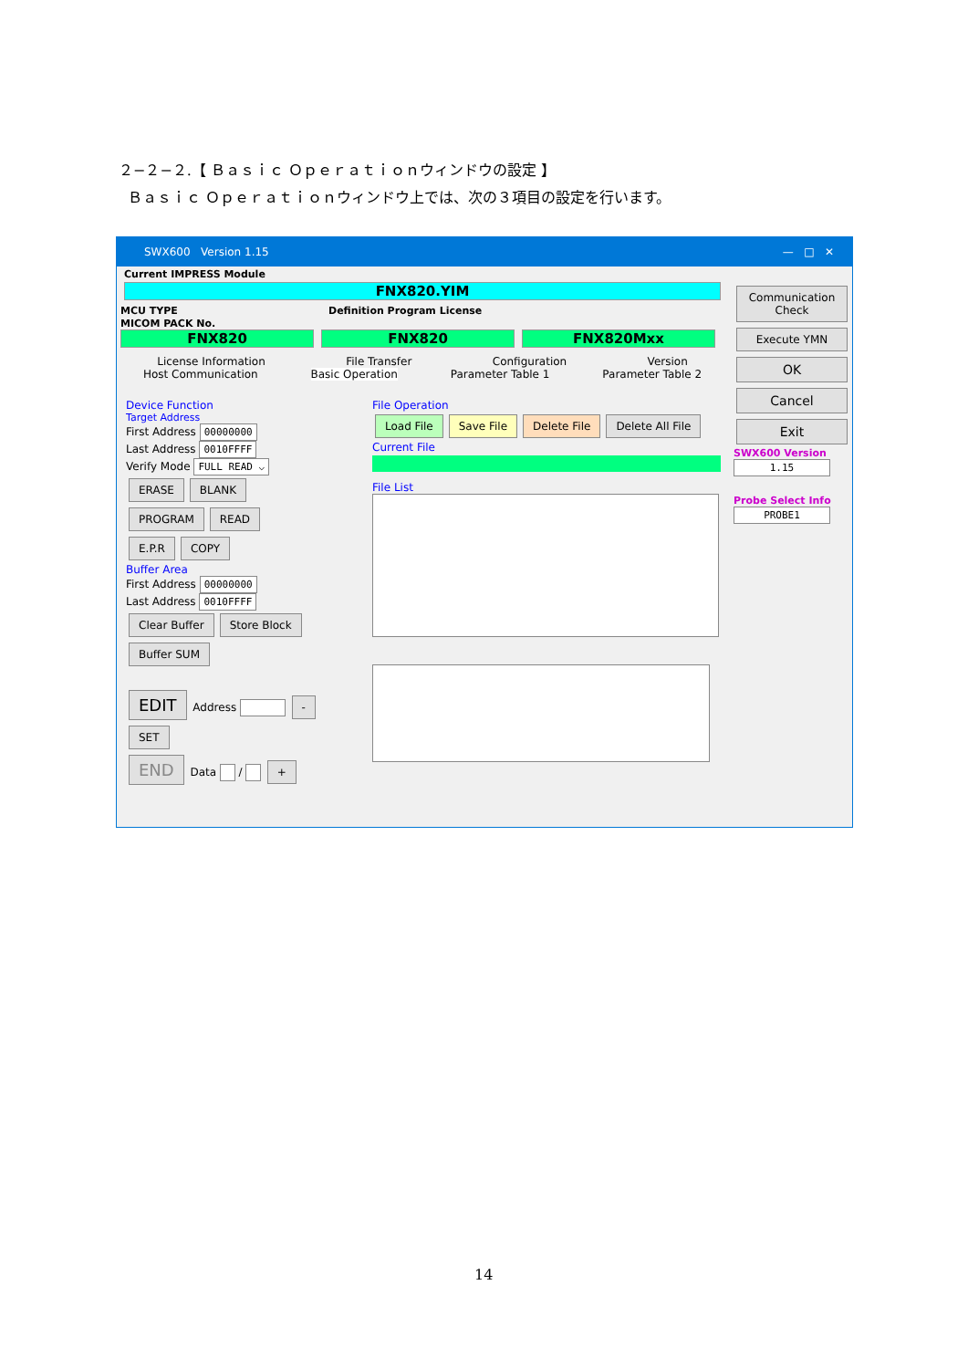２−２−２.【 Ｂａｓｉｃ Ｏｐｅｒａｔｉｏｎウィンドウの設定 】
Ｂａｓｉｃ Ｏｐｅｒａｔｉｏｎウィンドウ上では、次の３項目の設定を行います。
SWX600 Version 1.15 — □ ✕
Current IMPRESS Module
FNX820.YIM
MCU TYPE Definition Program License MICOM PACK No.
FNX820 FNX820 FNX820Mxx
License Information File Transfer Configuration Version
Host Communication Basic Operation Parameter Table 1 Parameter Table 2
Device Function
Target Address
First Address 00000000
Last Address 0010FFFF
Verify Mode FULL READ ⌵
ERASE BLANK
PROGRAM READ
E.P.R COPY
Buffer Area
First Address 00000000
Last Address 0010FFFF
Clear Buffer Store Block Buffer SUM
EDIT Address - SET
END Data / +
File Operation
Load File Save File Delete File Delete All File
Current File
File List
Communication Check
Execute YMN
OK Cancel Exit
SWX600 Version
1.15
Probe Select Info
PROBE1
14